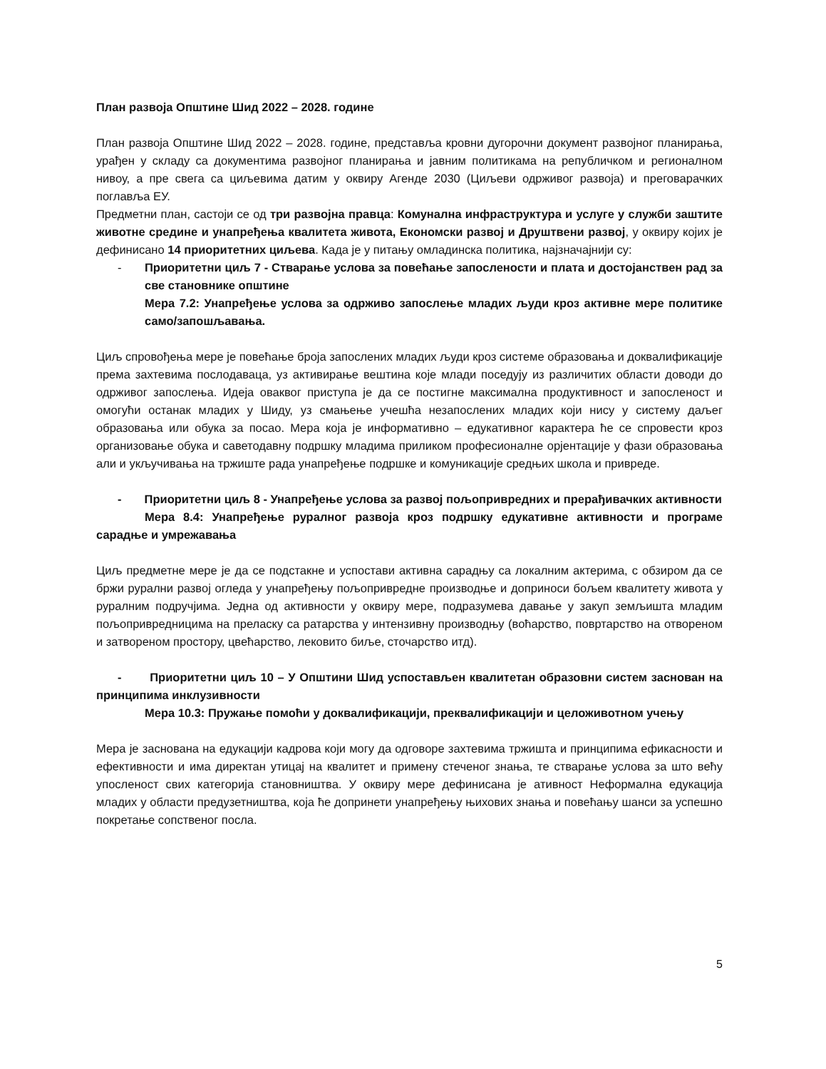План развоја Општине Шид 2022 – 2028. године
План развоја Општине Шид 2022 – 2028. године, представља кровни дугорочни документ развојног планирања, урађен у складу са документима развојног планирања и јавним политикама на републичком и регионалном нивоу, а пре свега са циљевима датим у оквиру Агенде 2030 (Циљеви одрживог развоја) и преговарачких поглавља ЕУ.
Предметни план, састоји се од три развојна правца: Комунална инфраструктура и услуге у служби заштите животне средине и унапређења квалитета живота, Економски развој и Друштвени развој, у оквиру којих је дефинисано 14 приоритетних циљева. Када је у питању омладинска политика, најзначајнији су:
- Приоритетни циљ 7 - Стварање услова за повећање запослености и плата и достојанствен рад за све становнике општине
Мера 7.2: Унапређење услова за одрживо запослење младих људи кроз активне мере политике само/запошљавања.
Циљ спровођења мере је повећање броја запослених младих људи кроз системе образовања и доквалификације према захтевима послодаваца, уз активирање вештина које млади поседују из различитих области доводи до одрживог запослења. Идеја оваквог приступа је да се постигне максимална продуктивност и запосленост и омогући останак младих у Шиду, уз смањење учешћа незапослених младих који нису у систему даљег образовања или обука за посао. Мера која је информативно – едукативног карактера ће се спровести кроз организовање обука и саветодавну подршку младима приликом професионалне орјентације у фази образовања али и укључивања на тржиште рада унапређење подршке и комуникације средњих школа и привреде.
- Приоритетни циљ 8 - Унапређење услова за развој пољопривредних и прерађивачких активности
Мера 8.4: Унапређење руралног развоја кроз подршку едукативне активности и програме сарадње и умрежавања
Циљ предметне мере је да се подстакне и успостави активна сарадњу са локалним актерима, с обзиром да се бржи рурални развој огледа у унапређењу пољопривредне производње и доприноси бољем квалитету живота у руралним подручјима. Једна од активности у оквиру мере, подразумева давање у закуп земљишта младим пољопривредницима на преласку са ратарства у интензивну производњу (воћарство, повртарство на отвореном и затвореном простору, цвећарство, лековито биље, сточарство итд).
- Приоритетни циљ 10 – У Општини Шид успостављен квалитетан образовни систем заснован на принципима инклузивности
Мера 10.3: Пружање помоћи у доквалификацији, преквалификацији и целоживотном учењу
Мера је заснована на едукацији кадрова који могу да одговоре захтевима тржишта и принципима ефикасности и ефективности и има директан утицај на квалитет и примену стеченог знања, те стварање услова за што већу упосленост свих категорија становништва. У оквиру мере дефинисана је ативност Неформална едукација младих у области предузетништва, која ће допринети унапређењу њихових знања и повећању шанси за успешно покретање сопственог посла.
5